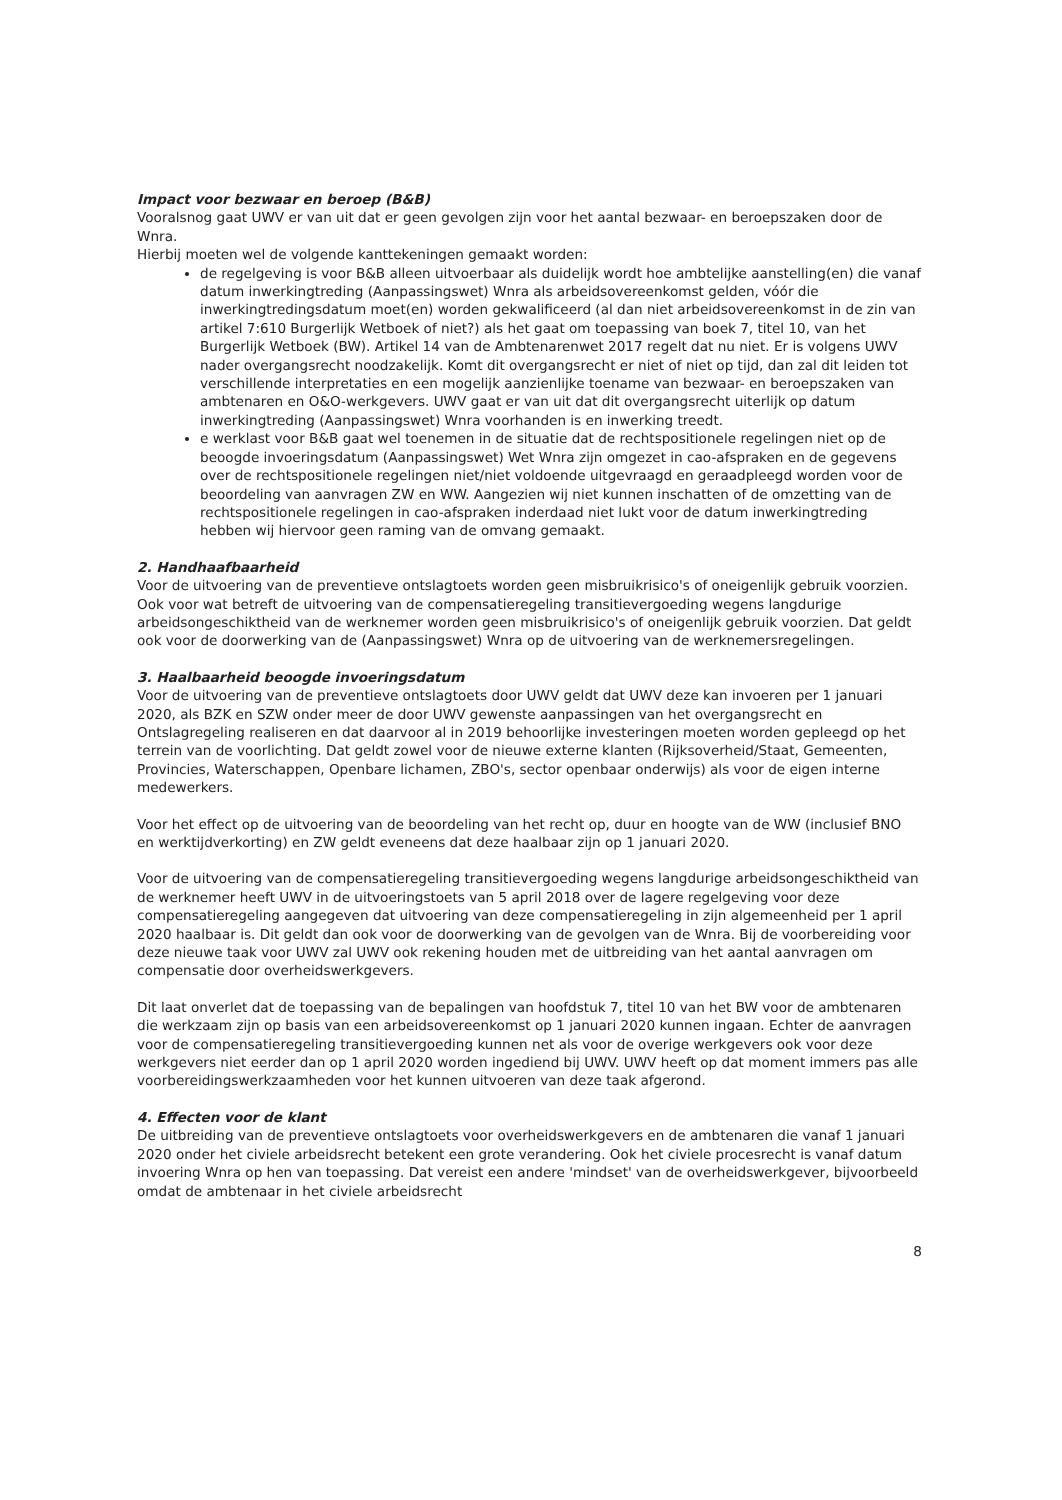Impact voor bezwaar en beroep (B&B)
Vooralsnog gaat UWV er van uit dat er geen gevolgen zijn voor het aantal bezwaar- en beroepszaken door de Wnra.
Hierbij moeten wel de volgende kanttekeningen gemaakt worden:
de regelgeving is voor B&B alleen uitvoerbaar als duidelijk wordt hoe ambtelijke aanstelling(en) die vanaf datum inwerkingtreding (Aanpassingswet) Wnra als arbeidsovereenkomst gelden, vóór die inwerkingtredingsdatum moet(en) worden gekwalificeerd (al dan niet arbeidsovereenkomst in de zin van artikel 7:610 Burgerlijk Wetboek of niet?) als het gaat om toepassing van boek 7, titel 10, van het Burgerlijk Wetboek (BW). Artikel 14 van de Ambtenarenwet 2017 regelt dat nu niet. Er is volgens UWV nader overgangsrecht noodzakelijk. Komt dit overgangsrecht er niet of niet op tijd, dan zal dit leiden tot verschillende interpretaties en een mogelijk aanzienlijke toename van bezwaar- en beroepszaken van ambtenaren en O&O-werkgevers. UWV gaat er van uit dat dit overgangsrecht uiterlijk op datum inwerkingtreding (Aanpassingswet) Wnra voorhanden is en inwerking treedt.
e werklast voor B&B gaat wel toenemen in de situatie dat de rechtspositionele regelingen niet op de beoogde invoeringsdatum (Aanpassingswet) Wet Wnra zijn omgezet in cao-afspraken en de gegevens over de rechtspositionele regelingen niet/niet voldoende uitgevraagd en geraadpleegd worden voor de beoordeling van aanvragen ZW en WW. Aangezien wij niet kunnen inschatten of de omzetting van de rechtspositionele regelingen in cao-afspraken inderdaad niet lukt voor de datum inwerkingtreding hebben wij hiervoor geen raming van de omvang gemaakt.
2. Handhaafbaarheid
Voor de uitvoering van de preventieve ontslagtoets worden geen misbruikrisico's of oneigenlijk gebruik voorzien. Ook voor wat betreft de uitvoering van de compensatieregeling transitievergoeding wegens langdurige arbeidsongeschiktheid van de werknemer worden geen misbruikrisico's of oneigenlijk gebruik voorzien. Dat geldt ook voor de doorwerking van de (Aanpassingswet) Wnra op de uitvoering van de werknemersregelingen.
3. Haalbaarheid beoogde invoeringsdatum
Voor de uitvoering van de preventieve ontslagtoets door UWV geldt dat UWV deze kan invoeren per 1 januari 2020, als BZK en SZW onder meer de door UWV gewenste aanpassingen van het overgangsrecht en Ontslagregeling realiseren en dat daarvoor al in 2019 behoorlijke investeringen moeten worden gepleegd op het terrein van de voorlichting. Dat geldt zowel voor de nieuwe externe klanten (Rijksoverheid/Staat, Gemeenten, Provincies, Waterschappen, Openbare lichamen, ZBO's, sector openbaar onderwijs) als voor de eigen interne medewerkers.
Voor het effect op de uitvoering van de beoordeling van het recht op, duur en hoogte van de WW (inclusief BNO en werktijdverkorting) en ZW geldt eveneens dat deze haalbaar zijn op 1 januari 2020.
Voor de uitvoering van de compensatieregeling transitievergoeding wegens langdurige arbeidsongeschiktheid van de werknemer heeft UWV in de uitvoeringstoets van 5 april 2018 over de lagere regelgeving voor deze compensatieregeling aangegeven dat uitvoering van deze compensatieregeling in zijn algemeenheid per 1 april 2020 haalbaar is. Dit geldt dan ook voor de doorwerking van de gevolgen van de Wnra. Bij de voorbereiding voor deze nieuwe taak voor UWV zal UWV ook rekening houden met de uitbreiding van het aantal aanvragen om compensatie door overheidswerkgevers.
Dit laat onverlet dat de toepassing van de bepalingen van hoofdstuk 7, titel 10 van het BW voor de ambtenaren die werkzaam zijn op basis van een arbeidsovereenkomst op 1 januari 2020 kunnen ingaan. Echter de aanvragen voor de compensatieregeling transitievergoeding kunnen net als voor de overige werkgevers ook voor deze werkgevers niet eerder dan op 1 april 2020 worden ingediend bij UWV. UWV heeft op dat moment immers pas alle voorbereidingswerkzaamheden voor het kunnen uitvoeren van deze taak afgerond.
4. Effecten voor de klant
De uitbreiding van de preventieve ontslagtoets voor overheidswerkgevers en de ambtenaren die vanaf 1 januari 2020 onder het civiele arbeidsrecht betekent een grote verandering. Ook het civiele procesrecht is vanaf datum invoering Wnra op hen van toepassing. Dat vereist een andere 'mindset' van de overheidswerkgever, bijvoorbeeld omdat de ambtenaar in het civiele arbeidsrecht
8